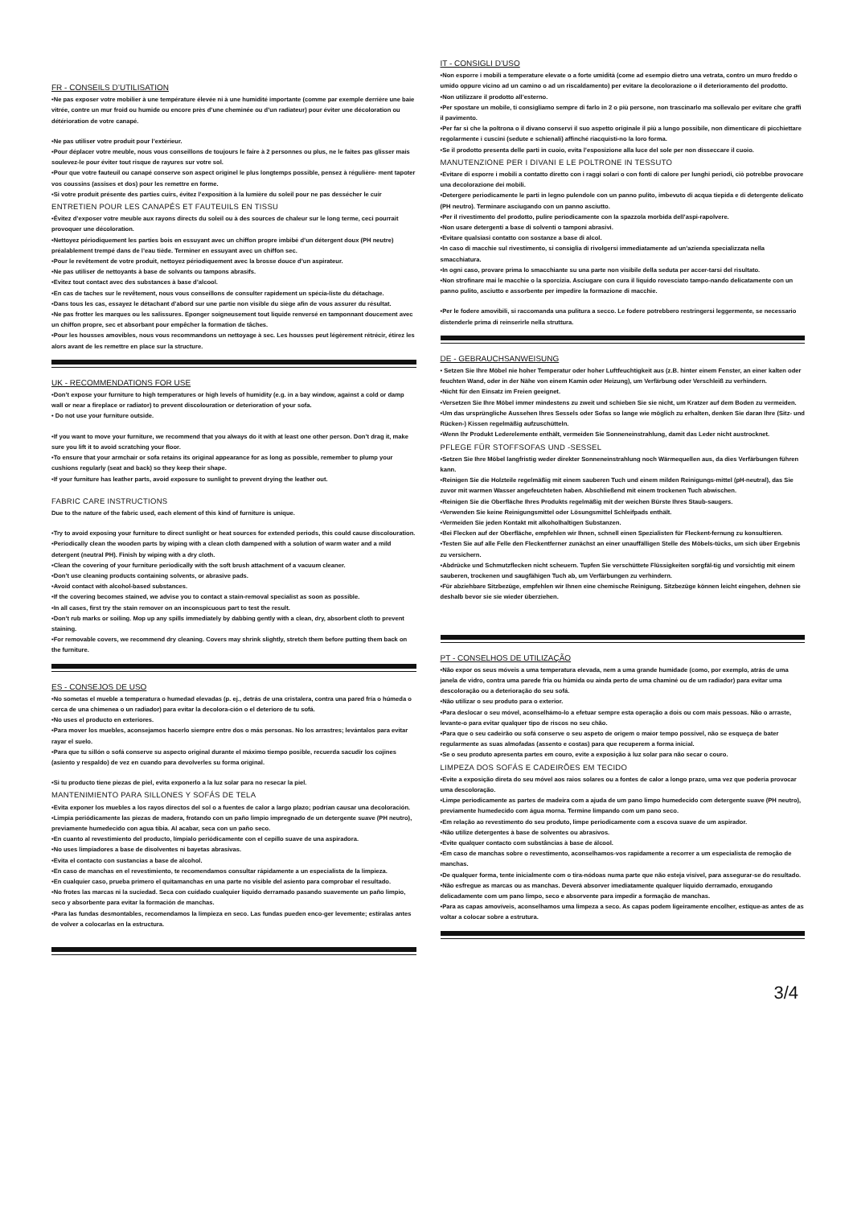FR - CONSEILS D’UTILISATION
•Ne pas exposer votre mobilier à une température élevée ni à une humidité importante (comme par exemple derrière une baie vitrée, contre un mur froid ou humide ou encore près d’une cheminée ou d’un radiateur) pour éviter une décoloration ou détérioration de votre canapé.
•Ne pas utiliser votre produit pour l’extérieur.
•Pour déplacer votre meuble, nous vous conseillons de toujours le faire à 2 personnes ou plus, ne le faites pas glisser mais soulevez-le pour éviter tout risque de rayures sur votre sol.
•Pour que votre fauteuil ou canapé conserve son aspect originel le plus longtemps possible, pensez à régulière- ment tapoter vos coussins (assises et dos) pour les remettre en forme.
•Si votre produit présente des parties cuirs, évitez l’exposition à la lumière du soleil pour ne pas dessécher le cuir
ENTRETIEN POUR LES CANAPÉS ET FAUTEUILS EN TISSU
•Évitez d’exposer votre meuble aux rayons directs du soleil ou à des sources de chaleur sur le long terme, ceci pourrait provoquer une décoloration.
•Nettoyez périodiquement les parties bois en essuyant avec un chiffon propre imbibé d’un détergent doux (PH neutre) préalablement trempé dans de l’eau tiède. Terminer en essuyant avec un chiffon sec.
•Pour le revêtement de votre produit, nettoyez périodiquement avec la brosse douce d’un aspirateur.
•Ne pas utiliser de nettoyants à base de solvants ou tampons abrasifs.
•Evitez tout contact avec des substances à base d’alcool.
•En cas de taches sur le revêtement, nous vous conseillons de consulter rapidement un spécia-liste du détachage.
•Dans tous les cas, essayez le détachant d’abord sur une partie non visible du siège afin de vous assurer du résultat.
•Ne pas frotter les marques ou les salissures. Eponger soigneusement tout liquide renversé en tamponnant doucement avec un chiffon propre, sec et absorbant pour empêcher la formation de tâches.
•Pour les housses amovibles, nous vous recommandons un nettoyage à sec. Les housses peut légèrement rétrécir, étirez les alors avant de les remettre en place sur la structure.
UK - RECOMMENDATIONS FOR USE
•Don’t expose your furniture to high temperatures or high levels of humidity (e.g. in a bay window, against a cold or damp wall or near a fireplace or radiator) to prevent discolouration or deterioration of your sofa.
• Do not use your furniture outside.
•If you want to move your furniture, we recommend that you always do it with at least one other person. Don’t drag it, make sure you lift it to avoid scratching your floor.
•To ensure that your armchair or sofa retains its original appearance for as long as possible, remember to plump your cushions regularly (seat and back) so they keep their shape.
•If your furniture has leather parts, avoid exposure to sunlight to prevent drying the leather out.
FABRIC CARE INSTRUCTIONS
Due to the nature of the fabric used, each element of this kind of furniture is unique.
•Try to avoid exposing your furniture to direct sunlight or heat sources for extended periods, this could cause discolouration.
•Periodically clean the wooden parts by wiping with a clean cloth dampened with a solution of warm water and a mild detergent (neutral PH). Finish by wiping with a dry cloth.
•Clean the covering of your furniture periodically with the soft brush attachment of a vacuum cleaner.
•Don’t use cleaning products containing solvents, or abrasive pads.
•Avoid contact with alcohol-based substances.
•If the covering becomes stained, we advise you to contact a stain-removal specialist as soon as possible.
•In all cases, first try the stain remover on an inconspicuous part to test the result.
•Don’t rub marks or soiling. Mop up any spills immediately by dabbing gently with a clean, dry, absorbent cloth to prevent staining.
•For removable covers, we recommend dry cleaning. Covers may shrink slightly, stretch them before putting them back on the furniture.
ES - CONSEJOS DE USO
•No sometas el mueble a temperatura o humedad elevadas (p. ej., detrás de una cristalera, contra una pared fría o húmeda o cerca de una chimenea o un radiador) para evitar la decolora-ción o el deterioro de tu sofá.
•No uses el producto en exteriores.
•Para mover los muebles, aconsejamos hacerlo siempre entre dos o más personas. No los arrastres; levántalos para evitar rayar el suelo.
•Para que tu sillón o sofá conserve su aspecto original durante el máximo tiempo posible, recuerda sacudir los cojines (asiento y respaldo) de vez en cuando para devolverles su forma original.
•Si tu producto tiene piezas de piel, evita exponerlo a la luz solar para no resecar la piel.
MANTENIMIENTO PARA SILLONES Y SOFÁS DE TELA
•Evita exponer los muebles a los rayos directos del sol o a fuentes de calor a largo plazo; podrían causar una decoloración.
•Limpia periódicamente las piezas de madera, frotando con un paño limpio impregnado de un detergente suave (PH neutro), previamente humedecido con agua tibia. Al acabar, seca con un paño seco.
•En cuanto al revestimiento del producto, límpialo periódicamente con el cepillo suave de una aspiradora.
•No uses limpiadores a base de disolventes ni bayetas abrasivas.
•Evita el contacto con sustancias a base de alcohol.
•En caso de manchas en el revestimiento, te recomendamos consultar rápidamente a un especialista de la limpieza.
•En cualquier caso, prueba primero el quitamanchas en una parte no visible del asiento para comprobar el resultado.
•No frotes las marcas ni la suciedad. Seca con cuidado cualquier líquido derramado pasando suavemente un paño limpio, seco y absorbente para evitar la formación de manchas.
•Para las fundas desmontables, recomendamos la limpieza en seco. Las fundas pueden enco-ger levemente; estíralas antes de volver a colocarlas en la estructura.
IT - CONSIGLI D’USO
•Non esporre i mobili a temperature elevate o a forte umidità (come ad esempio dietro una vetrata, contro un muro freddo o umido oppure vicino ad un camino o ad un riscaldamento) per evitare la decolorazione o il deterioramento del prodotto.
•Non utilizzare il prodotto all’esterno.
•Per spostare un mobile, ti consigliamo sempre di farlo in 2 o più persone, non trascinarlo ma sollevalo per evitare che graffi il pavimento.
•Per far sì che la poltrona o il divano conservi il suo aspetto originale il più a lungo possibile, non dimenticare di picchiettare regolarmente i cuscini (sedute e schienali) affinché riacquisti-no la loro forma.
•Se il prodotto presenta delle parti in cuoio, evita l’esposizione alla luce del sole per non disseccare il cuoio.
MANUTENZIONE PER I DIVANI E LE POLTRONE IN TESSUTO
•Evitare di esporre i mobili a contatto diretto con i raggi solari o con fonti di calore per lunghi periodi, ciò potrebbe provocare una decolorazione dei mobili.
•Detergere periodicamente le parti in legno pulendole con un panno pulito, imbevuto di acqua tiepida e di detergente delicato (PH neutro). Terminare asciugando con un panno asciutto.
•Per il rivestimento del prodotto, pulire periodicamente con la spazzola morbida dell’aspi-rapolvere.
•Non usare detergenti a base di solventi o tamponi abrasivi.
•Evitare qualsiasi contatto con sostanze a base di alcol.
•In caso di macchie sul rivestimento, si consiglia di rivolgersi immediatamente ad un’azienda specializzata nella smacchiatura.
•In ogni caso, provare prima lo smacchiante su una parte non visibile della seduta per accer-tarsi del risultato.
•Non strofinare mai le macchie o la sporcizia. Asciugare con cura il liquido rovesciato tampo-nando delicatamente con un panno pulito, asciutto e assorbente per impedire la formazione di macchie.
•Per le fodere amovibili, si raccomanda una pulitura a secco. Le fodere potrebbero restringersi leggermente, se necessario distenderle prima di reinserirle nella struttura.
DE - GEBRAUCHSANWEISUNG
• Setzen Sie Ihre Möbel nie hoher Temperatur oder hoher Luftfeuchtigkeit aus (z.B. hinter einem Fenster, an einer kalten oder feuchten Wand, oder in der Nähe von einem Kamin oder Heizung), um Verfärbung oder Verschleiß zu verhindern.
•Nicht für den Einsatz im Freien geeignet.
•Versetzen Sie Ihre Möbel immer mindestens zu zweit und schieben Sie sie nicht, um Kratzer auf dem Boden zu vermeiden.
•Um das ursprüngliche Aussehen Ihres Sessels oder Sofas so lange wie möglich zu erhalten, denken Sie daran Ihre (Sitz- und Rücken-) Kissen regelmäßig aufzuschütteln.
•Wenn Ihr Produkt Lederelemente enthält, vermeiden Sie Sonneneinstrahlung, damit das Leder nicht austrocknet.
PFLEGE FÜR STOFFSOFAS UND -SESSEL
•Setzen Sie Ihre Möbel langfristig weder direkter Sonneneinstrahlung noch Wärmequellen aus, da dies Verfärbungen führen kann.
•Reinigen Sie die Holzteile regelmäßig mit einem sauberen Tuch und einem milden Reinigungs-mittel (pH-neutral), das Sie zuvor mit warmen Wasser angefeuchteten haben. Abschließend mit einem trockenen Tuch abwischen.
•Reinigen Sie die Oberfläche Ihres Produkts regelmäßig mit der weichen Bürste Ihres Staub-saugers.
•Verwenden Sie keine Reinigungsmittel oder Lösungsmittel Schleifpads enthält.
•Vermeiden Sie jeden Kontakt mit alkoholhaltigen Substanzen.
•Bei Flecken auf der Oberfläche, empfehlen wir Ihnen, schnell einen Spezialisten für Fleckent-fernung zu konsultieren.
•Testen Sie auf alle Felle den Fleckentferner zunächst an einer unauffälligen Stelle des Möbels-tücks, um sich über Ergebnis zu versichern.
•Abdrücke und Schmutzflecken nicht scheuern. Tupfen Sie verschüttete Flüssigkeiten sorgfäl-tig und vorsichtig mit einem sauberen, trockenen und saugfähigen Tuch ab, um Verfärbungen zu verhindern.
•Für abziehbare Sitzbezüge, empfehlen wir Ihnen eine chemische Reinigung. Sitzbezüge können leicht eingehen, dehnen sie deshalb bevor sie sie wieder überziehen.
PT - CONSELHOS DE UTILIZAÇÃO
•Não expor os seus móveis a uma temperatura elevada, nem a uma grande humidade (como, por exemplo, atrás de uma janela de vidro, contra uma parede fria ou húmida ou ainda perto de uma chaminé ou de um radiador) para evitar uma descoloração ou a deterioração do seu sofá.
•Não utilizar o seu produto para o exterior.
•Para deslocar o seu móvel, aconselhámo-lo a efetuar sempre esta operação a dois ou com mais pessoas. Não o arraste, levante-o para evitar qualquer tipo de riscos no seu chão.
•Para que o seu cadeirão ou sofá conserve o seu aspeto de origem o maior tempo possível, não se esqueça de bater regularmente as suas almofadas (assento e costas) para que recuperem a forma inicial.
•Se o seu produto apresenta partes em couro, evite a exposição à luz solar para não secar o couro.
LIMPEZA DOS SOFÁS E CADEIRÕES EM TECIDO
•Evite a exposição direta do seu móvel aos raios solares ou a fontes de calor a longo prazo, uma vez que poderia provocar uma descoloração.
•Limpe periodicamente as partes de madeira com a ajuda de um pano limpo humedecido com detergente suave (PH neutro), previamente humedecido com água morna. Termine limpando com um pano seco.
•Em relação ao revestimento do seu produto, limpe periodicamente com a escova suave de um aspirador.
•Não utilize detergentes à base de solventes ou abrasivos.
•Evite qualquer contacto com substâncias à base de álcool.
•Em caso de manchas sobre o revestimento, aconselhamos-vos rapidamente a recorrer a um especialista de remoção de manchas.
•De qualquer forma, tente inicialmente com o tira-nódoas numa parte que não esteja visível, para assegurar-se do resultado.
•Não esfregue as marcas ou as manchas. Deverá absorver imediatamente qualquer líquido derramado, enxugando delicadamente com um pano limpo, seco e absorvente para impedir a formação de manchas.
•Para as capas amovíveis, aconselhamos uma limpeza a seco. As capas podem ligeiramente encolher, estique-as antes de as voltar a colocar sobre a estrutura.
3/4